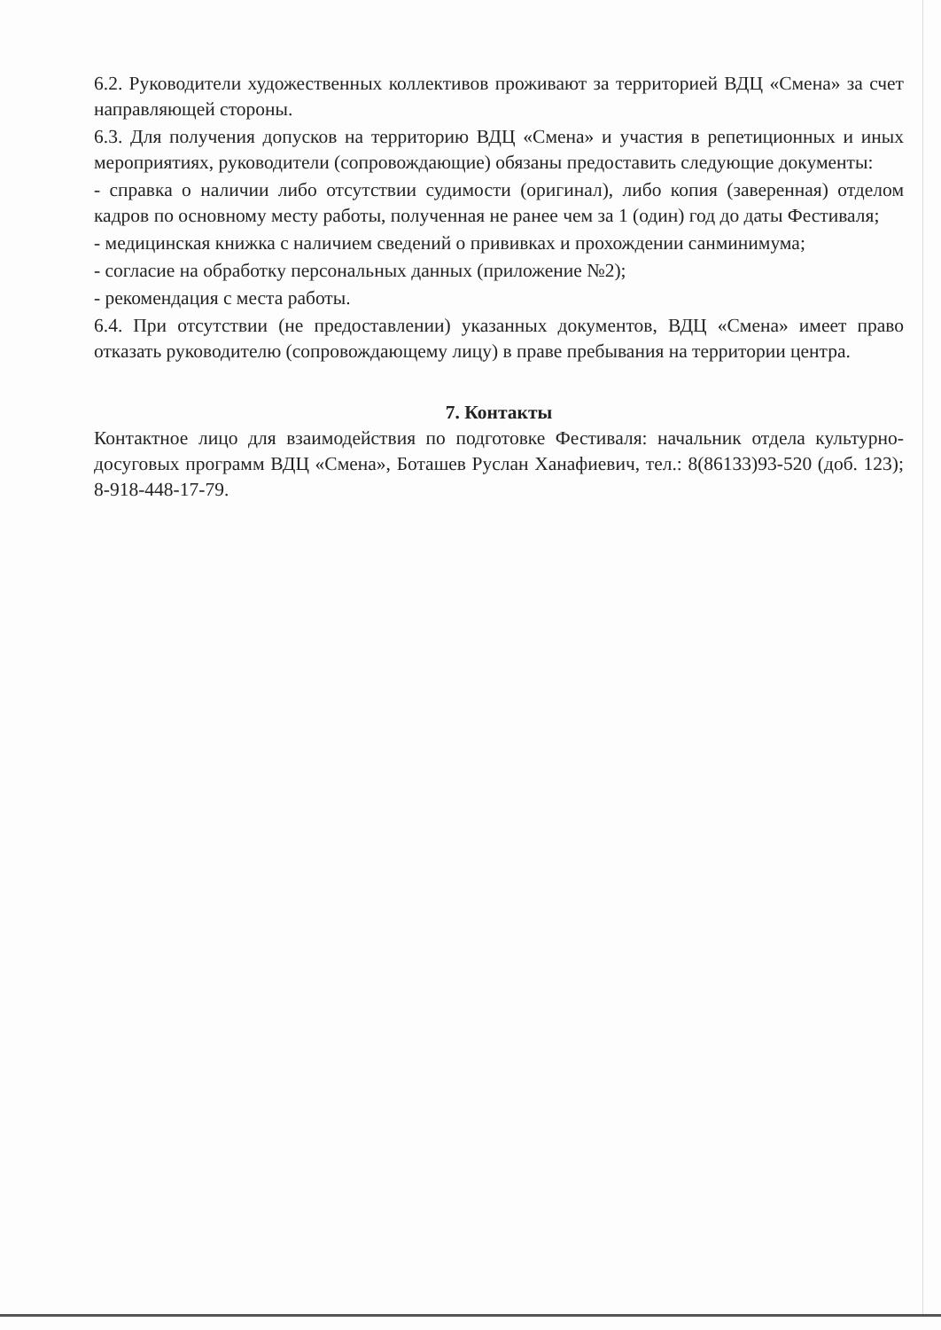6.2. Руководители художественных коллективов проживают за территорией ВДЦ «Смена» за счет направляющей стороны.
6.3. Для получения допусков на территорию ВДЦ «Смена» и участия в репетиционных и иных мероприятиях, руководители (сопровождающие) обязаны предоставить следующие документы:
- справка о наличии либо отсутствии судимости (оригинал), либо копия (заверенная) отделом кадров по основному месту работы, полученная не ранее чем за 1 (один) год до даты Фестиваля;
- медицинская книжка с наличием сведений о прививках и прохождении санминимума;
- согласие на обработку персональных данных (приложение №2);
- рекомендация с места работы.
6.4. При отсутствии (не предоставлении) указанных документов, ВДЦ «Смена» имеет право отказать руководителю (сопровождающему лицу) в праве пребывания на территории центра.
7. Контакты
Контактное лицо для взаимодействия по подготовке Фестиваля: начальник отдела культурно-досуговых программ ВДЦ «Смена», Боташев Руслан Ханафиевич, тел.: 8(86133)93-520 (доб. 123); 8-918-448-17-79.